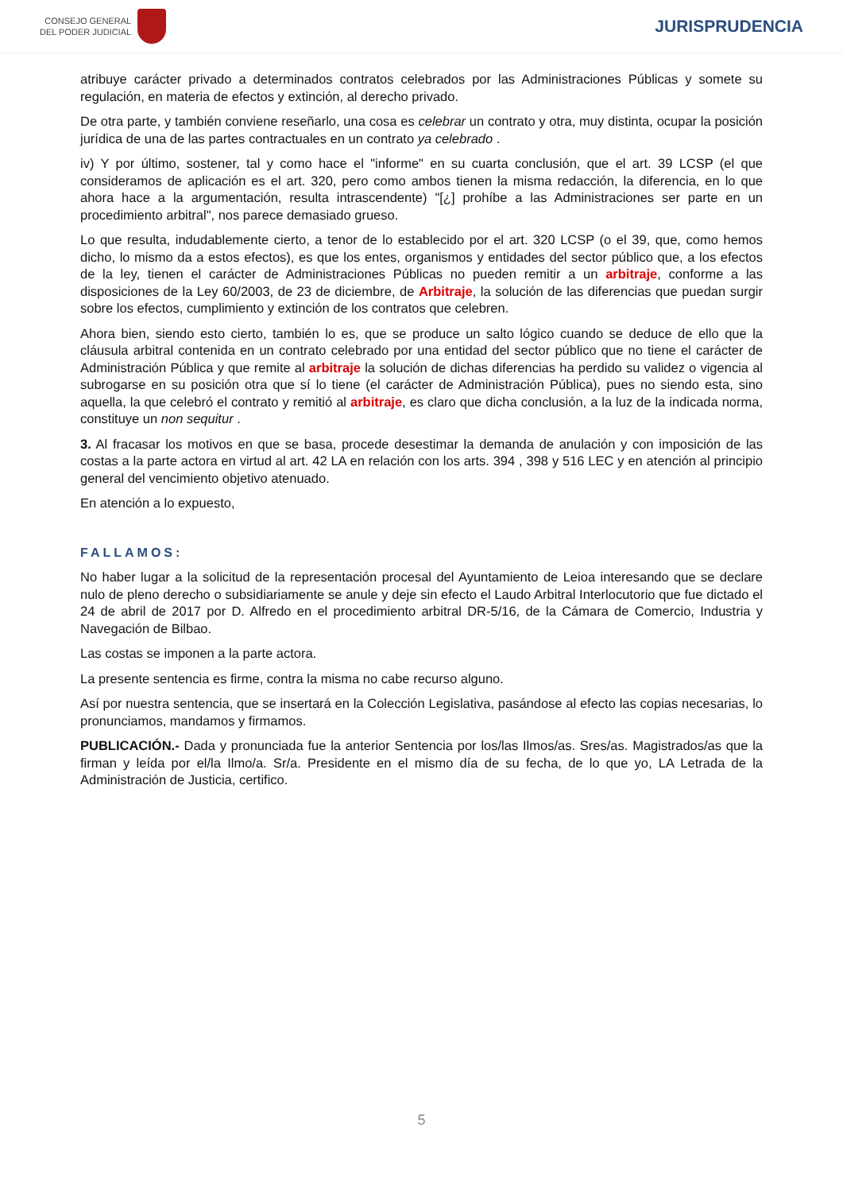CONSEJO GENERAL
DEL PODER JUDICIAL
JURISPRUDENCIA
atribuye carácter privado a determinados contratos celebrados por las Administraciones Públicas y somete su regulación, en materia de efectos y extinción, al derecho privado.
De otra parte, y también conviene reseñarlo, una cosa es celebrar un contrato y otra, muy distinta, ocupar la posición jurídica de una de las partes contractuales en un contrato ya celebrado .
iv) Y por último, sostener, tal y como hace el "informe" en su cuarta conclusión, que el art. 39 LCSP (el que consideramos de aplicación es el art. 320, pero como ambos tienen la misma redacción, la diferencia, en lo que ahora hace a la argumentación, resulta intrascendente) "[¿] prohíbe a las Administraciones ser parte en un procedimiento arbitral", nos parece demasiado grueso.
Lo que resulta, indudablemente cierto, a tenor de lo establecido por el art. 320 LCSP (o el 39, que, como hemos dicho, lo mismo da a estos efectos), es que los entes, organismos y entidades del sector público que, a los efectos de la ley, tienen el carácter de Administraciones Públicas no pueden remitir a un arbitraje, conforme a las disposiciones de la Ley 60/2003, de 23 de diciembre, de Arbitraje, la solución de las diferencias que puedan surgir sobre los efectos, cumplimiento y extinción de los contratos que celebren.
Ahora bien, siendo esto cierto, también lo es, que se produce un salto lógico cuando se deduce de ello que la cláusula arbitral contenida en un contrato celebrado por una entidad del sector público que no tiene el carácter de Administración Pública y que remite al arbitraje la solución de dichas diferencias ha perdido su validez o vigencia al subrogarse en su posición otra que sí lo tiene (el carácter de Administración Pública), pues no siendo esta, sino aquella, la que celebró el contrato y remitió al arbitraje, es claro que dicha conclusión, a la luz de la indicada norma, constituye un non sequitur .
3. Al fracasar los motivos en que se basa, procede desestimar la demanda de anulación y con imposición de las costas a la parte actora en virtud al art. 42 LA en relación con los arts. 394 , 398 y 516 LEC y en atención al principio general del vencimiento objetivo atenuado.
En atención a lo expuesto,
FALLAMOS:
No haber lugar a la solicitud de la representación procesal del Ayuntamiento de Leioa interesando que se declare nulo de pleno derecho o subsidiariamente se anule y deje sin efecto el Laudo Arbitral Interlocutorio que fue dictado el 24 de abril de 2017 por D. Alfredo en el procedimiento arbitral DR-5/16, de la Cámara de Comercio, Industria y Navegación de Bilbao.
Las costas se imponen a la parte actora.
La presente sentencia es firme, contra la misma no cabe recurso alguno.
Así por nuestra sentencia, que se insertará en la Colección Legislativa, pasándose al efecto las copias necesarias, lo pronunciamos, mandamos y firmamos.
PUBLICACIÓN.- Dada y pronunciada fue la anterior Sentencia por los/las Ilmos/as. Sres/as. Magistrados/as que la firman y leída por el/la Ilmo/a. Sr/a. Presidente en el mismo día de su fecha, de lo que yo, LA Letrada de la Administración de Justicia, certifico.
5